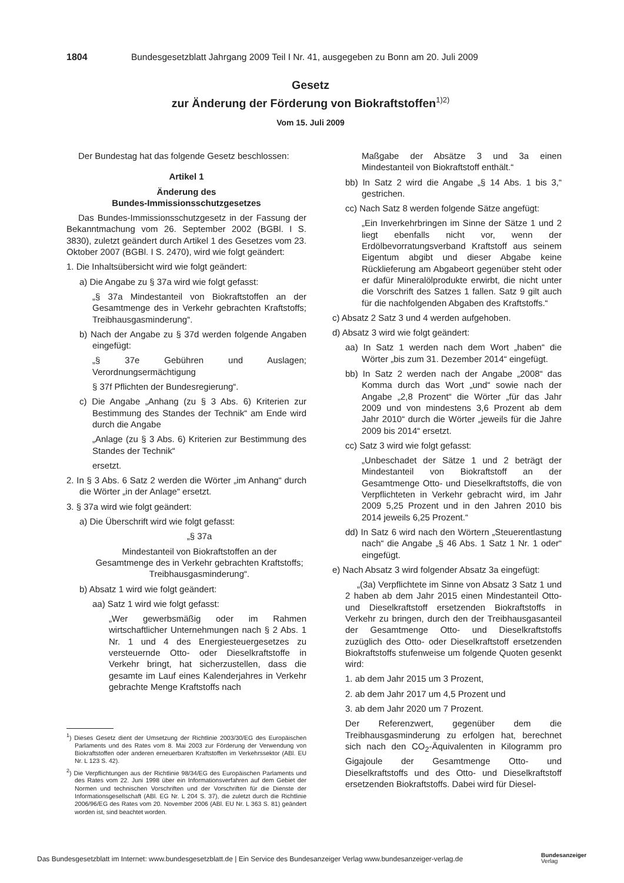1804 Bundesgesetzblatt Jahrgang 2009 Teil I Nr. 41, ausgegeben zu Bonn am 20. Juli 2009
Gesetz
zur Änderung der Förderung von Biokraftstoffen<sup>1)2)</sup>
Vom 15. Juli 2009
Der Bundestag hat das folgende Gesetz beschlossen:
Artikel 1
Änderung des
Bundes-Immissionsschutzgesetzes
Das Bundes-Immissionsschutzgesetz in der Fassung der Bekanntmachung vom 26. September 2002 (BGBl. I S. 3830), zuletzt geändert durch Artikel 1 des Gesetzes vom 23. Oktober 2007 (BGBl. I S. 2470), wird wie folgt geändert:
1. Die Inhaltsübersicht wird wie folgt geändert:
a) Die Angabe zu § 37a wird wie folgt gefasst:
„§ 37a Mindestanteil von Biokraftstoffen an der Gesamtmenge des in Verkehr gebrachten Kraftstoffs; Treibhausgasminderung“.
b) Nach der Angabe zu § 37d werden folgende Angaben eingefügt:
„§ 37e Gebühren und Auslagen; Verordnungsermächtigung
§ 37f Pflichten der Bundesregierung“.
c) Die Angabe „Anhang (zu § 3 Abs. 6) Kriterien zur Bestimmung des Standes der Technik“ am Ende wird durch die Angabe
„Anlage (zu § 3 Abs. 6) Kriterien zur Bestimmung des Standes der Technik“
ersetzt.
2. In § 3 Abs. 6 Satz 2 werden die Wörter „im Anhang“ durch die Wörter „in der Anlage“ ersetzt.
3. § 37a wird wie folgt geändert:
a) Die Überschrift wird wie folgt gefasst:
„§ 37a
Mindestanteil von Biokraftstoffen an der Gesamtmenge des in Verkehr gebrachten Kraftstoffs; Treibhausgasminderung“.
b) Absatz 1 wird wie folgt geändert:
aa) Satz 1 wird wie folgt gefasst:
„Wer gewerbsmäßig oder im Rahmen wirtschaftlicher Unternehmungen nach § 2 Abs. 1 Nr. 1 und 4 des Energiesteuergesetzes zu versteuernde Otto- oder Dieselkraftstoffe in Verkehr bringt, hat sicherzustellen, dass die gesamte im Lauf eines Kalenderjahres in Verkehr gebrachte Menge Kraftstoffs nach
<sup>1</sup>) Dieses Gesetz dient der Umsetzung der Richtlinie 2003/30/EG des Europäischen Parlaments und des Rates vom 8. Mai 2003 zur Förderung der Verwendung von Biokraftstoffen oder anderen erneuerbaren Kraftstoffen im Verkehrssektor (ABl. EU Nr. L 123 S. 42).
<sup>2</sup>) Die Verpflichtungen aus der Richtlinie 98/34/EG des Europäischen Parlaments und des Rates vom 22. Juni 1998 über ein Informationsverfahren auf dem Gebiet der Normen und technischen Vorschriften und der Vorschriften für die Dienste der Informationsgesellschaft (ABl. EG Nr. L 204 S. 37), die zuletzt durch die Richtlinie 2006/96/EG des Rates vom 20. November 2006 (ABl. EU Nr. L 363 S. 81) geändert worden ist, sind beachtet worden.
Maßgabe der Absätze 3 und 3a einen Mindestanteil von Biokraftstoff enthält.“
bb) In Satz 2 wird die Angabe „§ 14 Abs. 1 bis 3,“ gestrichen.
cc) Nach Satz 8 werden folgende Sätze angefügt:
„Ein Inverkehrbringen im Sinne der Sätze 1 und 2 liegt ebenfalls nicht vor, wenn der Erdölbevorratungsverband Kraftstoff aus seinem Eigentum abgibt und dieser Abgabe keine Rücklieferung am Abgabeort gegenüber steht oder er dafür Mineralölprodukte erwirbt, die nicht unter die Vorschrift des Satzes 1 fallen. Satz 9 gilt auch für die nachfolgenden Abgaben des Kraftstoffs.“
c) Absatz 2 Satz 3 und 4 werden aufgehoben.
d) Absatz 3 wird wie folgt geändert:
aa) In Satz 1 werden nach dem Wort „haben“ die Wörter „bis zum 31. Dezember 2014“ eingefügt.
bb) In Satz 2 werden nach der Angabe „2008“ das Komma durch das Wort „und“ sowie nach der Angabe „2,8 Prozent“ die Wörter „für das Jahr 2009 und von mindestens 3,6 Prozent ab dem Jahr 2010“ durch die Wörter „jeweils für die Jahre 2009 bis 2014“ ersetzt.
cc) Satz 3 wird wie folgt gefasst:
„Unbeschadet der Sätze 1 und 2 beträgt der Mindestanteil von Biokraftstoff an der Gesamtmenge Otto- und Dieselkraftstoffs, die von Verpflichteten in Verkehr gebracht wird, im Jahr 2009 5,25 Prozent und in den Jahren 2010 bis 2014 jeweils 6,25 Prozent.“
dd) In Satz 6 wird nach den Wörtern „Steuerentlastung nach“ die Angabe „§ 46 Abs. 1 Satz 1 Nr. 1 oder“ eingefügt.
e) Nach Absatz 3 wird folgender Absatz 3a eingefügt:
„(3a) Verpflichtete im Sinne von Absatz 3 Satz 1 und 2 haben ab dem Jahr 2015 einen Mindestanteil Otto- und Dieselkraftstoff ersetzenden Biokraftstoffs in Verkehr zu bringen, durch den der Treibhausgasanteil der Gesamtmenge Otto- und Dieselkraftstoffs zuzüglich des Otto- oder Dieselkraftstoff ersetzenden Biokraftstoffs stufenweise um folgende Quoten gesenkt wird:
1. ab dem Jahr 2015 um 3 Prozent,
2. ab dem Jahr 2017 um 4,5 Prozent und
3. ab dem Jahr 2020 um 7 Prozent.
Der Referenzwert, gegenüber dem die Treibhausgasminderung zu erfolgen hat, berechnet sich nach den CO<sub>2</sub>-Äquivalenten in Kilogramm pro Gigajoule der Gesamtmenge Otto- und Dieselkraftstoffs und des Otto- und Dieselkraftstoff ersetzenden Biokraftstoffs. Dabei wird für Diesel-
Das Bundesgesetzblatt im Internet: www.bundesgesetzblatt.de | Ein Service des Bundesanzeiger Verlag www.bundesanzeiger-verlag.de
Bundesanzeiger
Verlag